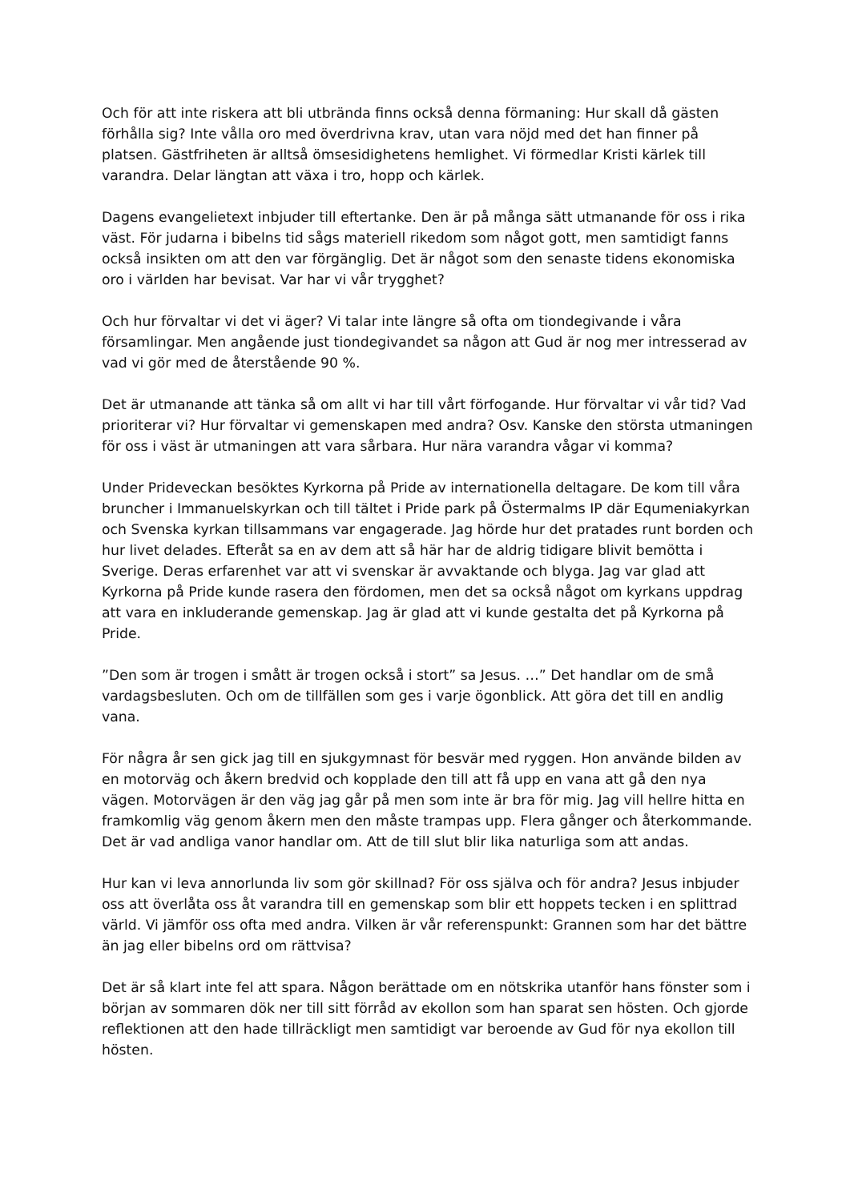Och för att inte riskera att bli utbrända finns också denna förmaning: Hur skall då gästen förhålla sig? Inte vålla oro med överdrivna krav, utan vara nöjd med det han finner på platsen. Gästfriheten är alltså ömsesidighetens hemlighet. Vi förmedlar Kristi kärlek till varandra. Delar längtan att växa i tro, hopp och kärlek.
Dagens evangelietext inbjuder till eftertanke. Den är på många sätt utmanande för oss i rika väst. För judarna i bibelns tid sågs materiell rikedom som något gott, men samtidigt fanns också insikten om att den var förgänglig. Det är något som den senaste tidens ekonomiska oro i världen har bevisat. Var har vi vår trygghet?
Och hur förvaltar vi det vi äger? Vi talar inte längre så ofta om tiondegivande i våra församlingar. Men angående just tiondegivandet sa någon att Gud är nog mer intresserad av vad vi gör med de återstående 90 %.
Det är utmanande att tänka så om allt vi har till vårt förfogande. Hur förvaltar vi vår tid? Vad prioriterar vi? Hur förvaltar vi gemenskapen med andra? Osv. Kanske den största utmaningen för oss i väst är utmaningen att vara sårbara. Hur nära varandra vågar vi komma?
Under Prideveckan besöktes Kyrkorna på Pride av internationella deltagare. De kom till våra bruncher i Immanuelskyrkan och till tältet i Pride park på Östermalms IP där Equmeniakyrkan och Svenska kyrkan tillsammans var engagerade. Jag hörde hur det pratades runt borden och hur livet delades. Efteråt sa en av dem att så här har de aldrig tidigare blivit bemötta i Sverige. Deras erfarenhet var att vi svenskar är avvaktande och blyga. Jag var glad att Kyrkorna på Pride kunde rasera den fördomen, men det sa också något om kyrkans uppdrag att vara en inkluderande gemenskap. Jag är glad att vi kunde gestalta det på Kyrkorna på Pride.
”Den som är trogen i smått är trogen också i stort” sa Jesus. …” Det handlar om de små vardagsbesluten. Och om de tillfällen som ges i varje ögonblick. Att göra det till en andlig vana.
För några år sen gick jag till en sjukgymnast för besvär med ryggen. Hon använde bilden av en motorväg och åkern bredvid och kopplade den till att få upp en vana att gå den nya vägen. Motorvägen är den väg jag går på men som inte är bra för mig. Jag vill hellre hitta en framkomlig väg genom åkern men den måste trampas upp. Flera gånger och återkommande. Det är vad andliga vanor handlar om. Att de till slut blir lika naturliga som att andas.
Hur kan vi leva annorlunda liv som gör skillnad? För oss själva och för andra? Jesus inbjuder oss att överlåta oss åt varandra till en gemenskap som blir ett hoppets tecken i en splittrad värld. Vi jämför oss ofta med andra. Vilken är vår referenspunkt: Grannen som har det bättre än jag eller bibelns ord om rättvisa?
Det är så klart inte fel att spara. Någon berättade om en nötskrika utanför hans fönster som i början av sommaren dök ner till sitt förråd av ekollon som han sparat sen hösten. Och gjorde reflektionen att den hade tillräckligt men samtidigt var beroende av Gud för nya ekollon till hösten.